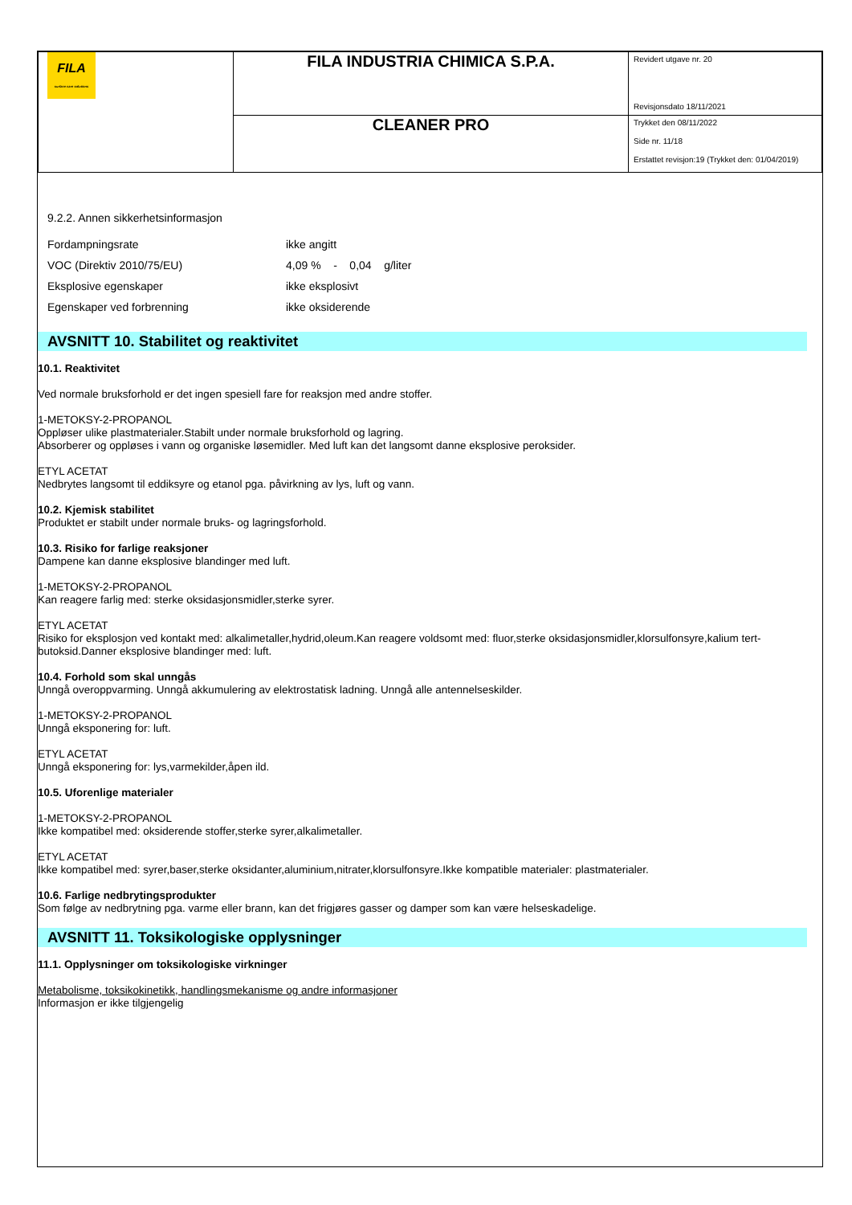| FILA surface care solutions | FILA INDUSTRIA CHIMICA S.P.A. | Revidert utgave nr. 20 Revisjonsdato 18/11/2021 |
| | CLEANER PRO | Trykket den 08/11/2022 Side nr. 11/18 Erstattet revisjon:19 (Trykket den: 01/04/2019) |
9.2.2. Annen sikkerhetsinformasjon
| Fordampningsrate | ikke angitt |
| VOC (Direktiv 2010/75/EU) | 4,09 % - 0,04 g/liter |
| Eksplosive egenskaper | ikke eksplosivt |
| Egenskaper ved forbrenning | ikke oksiderende |
AVSNITT 10. Stabilitet og reaktivitet
10.1. Reaktivitet
Ved normale bruksforhold er det ingen spesiell fare for reaksjon med andre stoffer.
1-METOKSY-2-PROPANOL
Oppløser ulike plastmaterialer.Stabilt under normale bruksforhold og lagring.
Absorberer og oppløses i vann og organiske løsemidler. Med luft kan det langsomt danne eksplosive peroksider.
ETYL ACETAT
Nedbrytes langsomt til eddiksyre og etanol pga. påvirkning av lys, luft og vann.
10.2. Kjemisk stabilitet
Produktet er stabilt under normale bruks- og lagringsforhold.
10.3. Risiko for farlige reaksjoner
Dampene kan danne eksplosive blandinger med luft.
1-METOKSY-2-PROPANOL
Kan reagere farlig med: sterke oksidasjonsmidler,sterke syrer.
ETYL ACETAT
Risiko for eksplosjon ved kontakt med: alkalimetaller,hydrid,oleum.Kan reagere voldsomt med: fluor,sterke oksidasjonsmidler,klorsulfonsyre,kalium tert-butoksid.Danner eksplosive blandinger med: luft.
10.4. Forhold som skal unngås
Unngå overoppvarming. Unngå akkumulering av elektrostatisk ladning. Unngå alle antennelseskilder.
1-METOKSY-2-PROPANOL
Unngå eksponering for: luft.
ETYL ACETAT
Unngå eksponering for: lys,varmekilder,åpen ild.
10.5. Uforenlige materialer
1-METOKSY-2-PROPANOL
Ikke kompatibel med: oksiderende stoffer,sterke syrer,alkalimetaller.
ETYL ACETAT
Ikke kompatibel med: syrer,baser,sterke oksidanter,aluminium,nitrater,klorsulfonsyre.Ikke kompatible materialer: plastmaterialer.
10.6. Farlige nedbrytingsprodukter
Som følge av nedbrytning pga. varme eller brann, kan det frigjøres gasser og damper som kan være helseskadelige.
AVSNITT 11. Toksikologiske opplysninger
11.1. Opplysninger om toksikologiske virkninger
Metabolisme, toksikokinetikk, handlingsmekanisme og andre informasjoner
Informasjon er ikke tilgjengelig